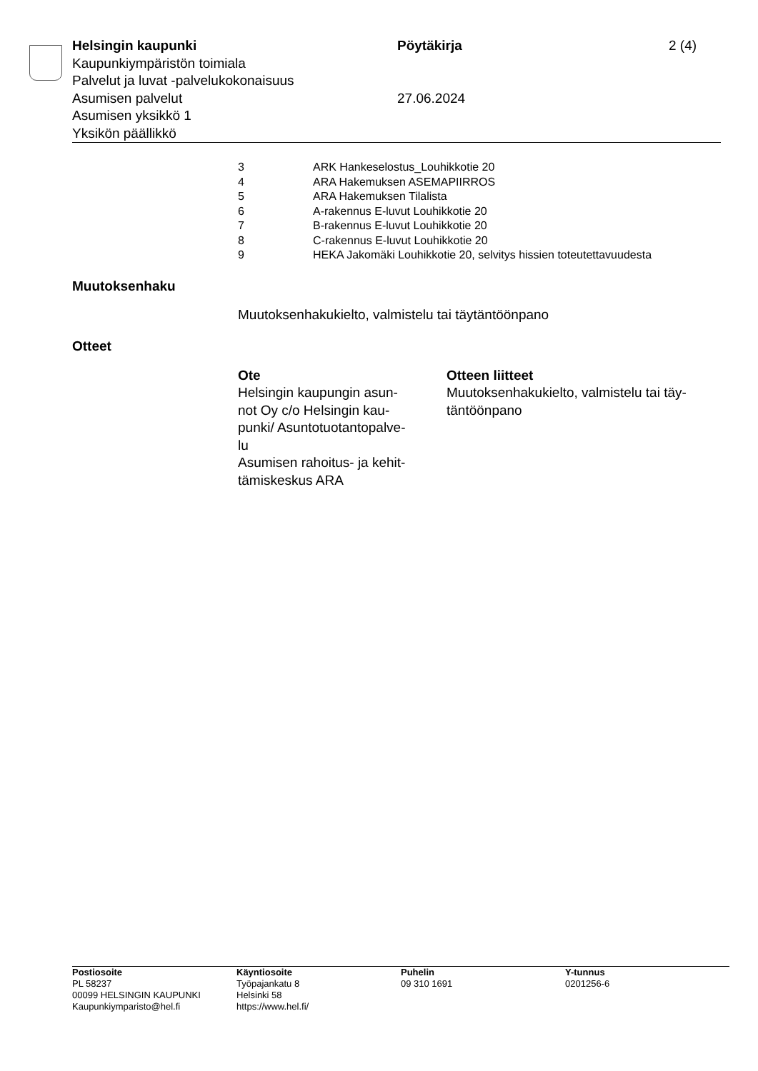Helsingin kaupunki Pöytäkirja 2 (4)
Kaupunkiympäristön toimiala
Palvelut ja luvat -palvelukokonaisuus
Asumisen palvelut 27.06.2024
Asumisen yksikkö 1
Yksikön päällikkö
3 ARK Hankeselostus_Louhikkotie 20
4 ARA Hakemuksen ASEMAPIIRROS
5 ARA Hakemuksen Tilalista
6 A-rakennus E-luvut Louhikkotie 20
7 B-rakennus E-luvut Louhikkotie 20
8 C-rakennus E-luvut Louhikkotie 20
9 HEKA Jakomäki Louhikkotie 20, selvitys hissien toteutettavuudesta
Muutoksenhaku
Muutoksenhakukielto, valmistelu tai täytäntöönpano
Otteet
Ote
Helsingin kaupungin asun-
not Oy c/o Helsingin kau-
punki/ Asuntotuotantopalve-
lu
Asumisen rahoitus- ja kehit-
tämiskeskus ARA
Otteen liitteet
Muutoksenhakukielto, valmistelu tai täy-
täntöönpano
Postiosoite
PL 58237
00099 HELSINGIN KAUPUNKI
Kaupunkiymparisto@hel.fi
Käyntiosoite
Työpajankatu 8
Helsinki 58
https://www.hel.fi/
Puhelin
09 310 1691
Y-tunnus
0201256-6